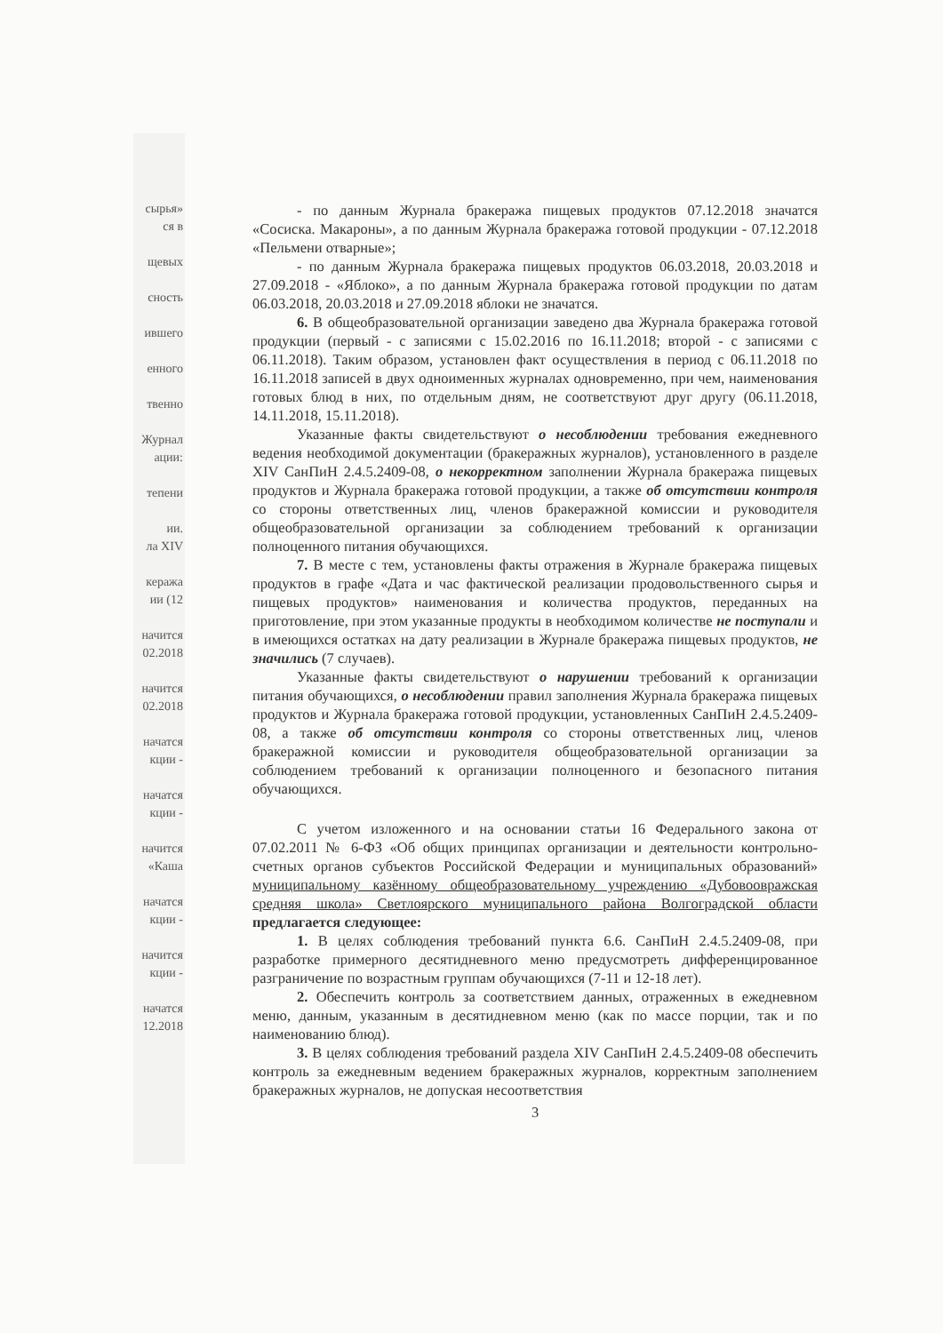сырья»
ся в
щевых
сность
ившего
енного
твенно
Журнал
ации:
тепени
ии.
ла XIV
кеража
ии (12
начится
02.2018
начится
02.2018
начатся
кции -
начатся
кции -
начится
«Каша
начатся
кции -
начится
кции -
начатся
12.2018
- по данным Журнала бракеража пищевых продуктов 07.12.2018 значатся «Сосиска. Макароны», а по данным Журнала бракеража готовой продукции - 07.12.2018 «Пельмени отварные»;
- по данным Журнала бракеража пищевых продуктов 06.03.2018, 20.03.2018 и 27.09.2018 - «Яблоко», а по данным Журнала бракеража готовой продукции по датам 06.03.2018, 20.03.2018 и 27.09.2018 яблоки не значатся.
6. В общеобразовательной организации заведено два Журнала бракеража готовой продукции (первый - с записями с 15.02.2016 по 16.11.2018; второй - с записями с 06.11.2018). Таким образом, установлен факт осуществления в период с 06.11.2018 по 16.11.2018 записей в двух одноименных журналах одновременно, при чем, наименования готовых блюд в них, по отдельным дням, не соответствуют друг другу (06.11.2018, 14.11.2018, 15.11.2018).
Указанные факты свидетельствуют о несоблюдении требования ежедневного ведения необходимой документации (бракеражных журналов), установленного в разделе XIV СанПиН 2.4.5.2409-08, о некорректном заполнении Журнала бракеража пищевых продуктов и Журнала бракеража готовой продукции, а также об отсутствии контроля со стороны ответственных лиц, членов бракеражной комиссии и руководителя общеобразовательной организации за соблюдением требований к организации полноценного питания обучающихся.
7. В месте с тем, установлены факты отражения в Журнале бракеража пищевых продуктов в графе «Дата и час фактической реализации продовольственного сырья и пищевых продуктов» наименования и количества продуктов, переданных на приготовление, при этом указанные продукты в необходимом количестве не поступали и в имеющихся остатках на дату реализации в Журнале бракеража пищевых продуктов, не значились (7 случаев).
Указанные факты свидетельствуют о нарушении требований к организации питания обучающихся, о несоблюдении правил заполнения Журнала бракеража пищевых продуктов и Журнала бракеража готовой продукции, установленных СанПиН 2.4.5.2409-08, а также об отсутствии контроля со стороны ответственных лиц, членов бракеражной комиссии и руководителя общеобразовательной организации за соблюдением требований к организации полноценного и безопасного питания обучающихся.
С учетом изложенного и на основании статьи 16 Федерального закона от 07.02.2011 № 6-ФЗ «Об общих принципах организации и деятельности контрольно-счетных органов субъектов Российской Федерации и муниципальных образований» муниципальному казённому общеобразовательному учреждению «Дубовоовражская средняя школа» Светлоярского муниципального района Волгоградской области предлагается следующее:
1. В целях соблюдения требований пункта 6.6. СанПиН 2.4.5.2409-08, при разработке примерного десятидневного меню предусмотреть дифференцированное разграничение по возрастным группам обучающихся (7-11 и 12-18 лет).
2. Обеспечить контроль за соответствием данных, отраженных в ежедневном меню, данным, указанным в десятидневном меню (как по массе порции, так и по наименованию блюд).
3. В целях соблюдения требований раздела XIV СанПиН 2.4.5.2409-08 обеспечить контроль за ежедневным ведением бракеражных журналов, корректным заполнением бракеражных журналов, не допуская несоответствия
3